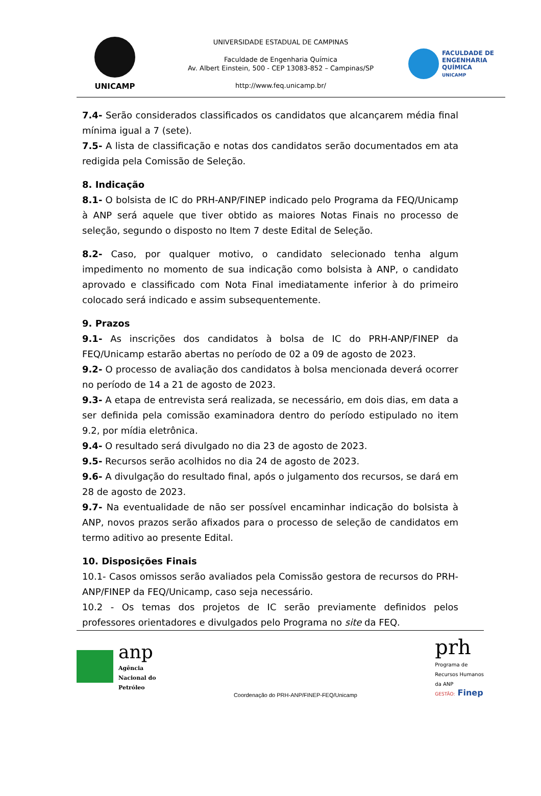UNICAMP
UNIVERSIDADE ESTADUAL DE CAMPINAS
Faculdade de Engenharia Química
Av. Albert Einstein, 500 - CEP 13083-852 – Campinas/SP
http://www.feq.unicamp.br/
FACULDADE DE
ENGENHARIA
QUÍMICA
UNICAMP
7.4- Serão considerados classificados os candidatos que alcançarem média final mínima igual a 7 (sete).
7.5- A lista de classificação e notas dos candidatos serão documentados em ata redigida pela Comissão de Seleção.
8. Indicação
8.1- O bolsista de IC do PRH-ANP/FINEP indicado pelo Programa da FEQ/Unicamp à ANP será aquele que tiver obtido as maiores Notas Finais no processo de seleção, segundo o disposto no Item 7 deste Edital de Seleção.
8.2- Caso, por qualquer motivo, o candidato selecionado tenha algum impedimento no momento de sua indicação como bolsista à ANP, o candidato aprovado e classificado com Nota Final imediatamente inferior à do primeiro colocado será indicado e assim subsequentemente.
9. Prazos
9.1- As inscrições dos candidatos à bolsa de IC do PRH-ANP/FINEP da FEQ/Unicamp estarão abertas no período de 02 a 09 de agosto de 2023.
9.2- O processo de avaliação dos candidatos à bolsa mencionada deverá ocorrer no período de 14 a 21 de agosto de 2023.
9.3- A etapa de entrevista será realizada, se necessário, em dois dias, em data a ser definida pela comissão examinadora dentro do período estipulado no item 9.2, por mídia eletrônica.
9.4- O resultado será divulgado no dia 23 de agosto de 2023.
9.5- Recursos serão acolhidos no dia 24 de agosto de 2023.
9.6- A divulgação do resultado final, após o julgamento dos recursos, se dará em 28 de agosto de 2023.
9.7- Na eventualidade de não ser possível encaminhar indicação do bolsista à ANP, novos prazos serão afixados para o processo de seleção de candidatos em termo aditivo ao presente Edital.
10. Disposições Finais
10.1- Casos omissos serão avaliados pela Comissão gestora de recursos do PRH-ANP/FINEP da FEQ/Unicamp, caso seja necessário.
10.2 - Os temas dos projetos de IC serão previamente definidos pelos professores orientadores e divulgados pelo Programa no site da FEQ.
anp
Agência
Nacional do
Petróleo
Coordenação do PRH-ANP/FINEP-FEQ/Unicamp
prh
Programa de
Recursos Humanos
da ANP
GESTÃO: Finep